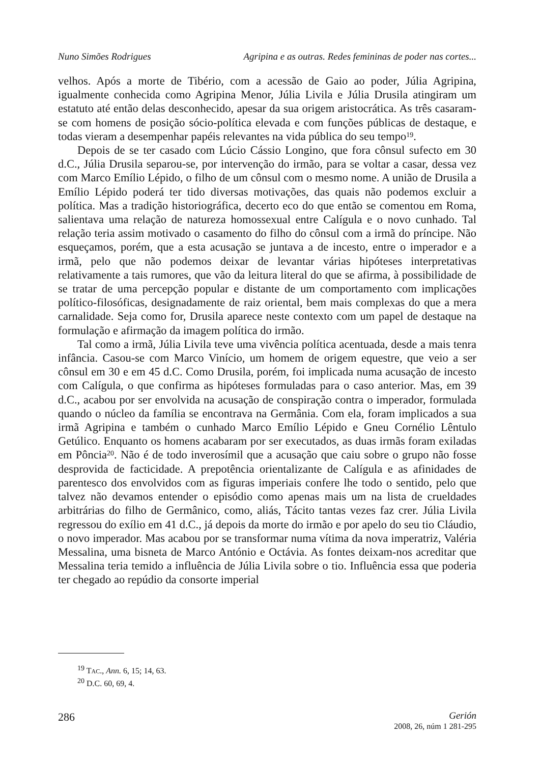Nuno Simões Rodrigues Agripina e as outras. Redes femininas de poder nas cortes...
velhos. Após a morte de Tibério, com a acessão de Gaio ao poder, Júlia Agripina, igualmente conhecida como Agripina Menor, Júlia Livila e Júlia Drusila atingiram um estatuto até então delas desconhecido, apesar da sua origem aristocrática. As três casaram-se com homens de posição sócio-política elevada e com funções públicas de destaque, e todas vieram a desempenhar papéis relevantes na vida pública do seu tempo<sup>19</sup>.
Depois de se ter casado com Lúcio Cássio Longino, que fora cônsul sufecto em 30 d.C., Júlia Drusila separou-se, por intervenção do irmão, para se voltar a casar, dessa vez com Marco Emílio Lépido, o filho de um cônsul com o mesmo nome. A união de Drusila a Emílio Lépido poderá ter tido diversas motivações, das quais não podemos excluir a política. Mas a tradição historiográfica, decerto eco do que então se comentou em Roma, salientava uma relação de natureza homossexual entre Calígula e o novo cunhado. Tal relação teria assim motivado o casamento do filho do cônsul com a irmã do príncipe. Não esqueçamos, porém, que a esta acusação se juntava a de incesto, entre o imperador e a irmã, pelo que não podemos deixar de levantar várias hipóteses interpretativas relativamente a tais rumores, que vão da leitura literal do que se afirma, à possibilidade de se tratar de uma percepção popular e distante de um comportamento com implicações político-filosóficas, designadamente de raiz oriental, bem mais complexas do que a mera carnalidade. Seja como for, Drusila aparece neste contexto com um papel de destaque na formulação e afirmação da imagem política do irmão.
Tal como a irmã, Júlia Livila teve uma vivência política acentuada, desde a mais tenra infância. Casou-se com Marco Vinício, um homem de origem equestre, que veio a ser cônsul em 30 e em 45 d.C. Como Drusila, porém, foi implicada numa acusação de incesto com Calígula, o que confirma as hipóteses formuladas para o caso anterior. Mas, em 39 d.C., acabou por ser envolvida na acusação de conspiração contra o imperador, formulada quando o núcleo da família se encontrava na Germânia. Com ela, foram implicados a sua irmã Agripina e também o cunhado Marco Emílio Lépido e Gneu Cornélio Lêntulo Getúlico. Enquanto os homens acabaram por ser executados, as duas irmãs foram exiladas em Pôncia<sup>20</sup>. Não é de todo inverosímil que a acusação que caiu sobre o grupo não fosse desprovida de facticidade. A prepotência orientalizante de Calígula e as afinidades de parentesco dos envolvidos com as figuras imperiais confere lhe todo o sentido, pelo que talvez não devamos entender o episódio como apenas mais um na lista de crueldades arbitrárias do filho de Germânico, como, aliás, Tácito tantas vezes faz crer. Júlia Livila regressou do exílio em 41 d.C., já depois da morte do irmão e por apelo do seu tio Cláudio, o novo imperador. Mas acabou por se transformar numa vítima da nova imperatriz, Valéria Messalina, uma bisneta de Marco António e Octávia. As fontes deixam-nos acreditar que Messalina teria temido a influência de Júlia Livila sobre o tio. Influência essa que poderia ter chegado ao repúdio da consorte imperial
<sup>19</sup> TAC., Ann. 6, 15; 14, 63.
<sup>20</sup> D.C. 60, 69, 4.
286
Gerión
2008, 26, núm 1 281-295